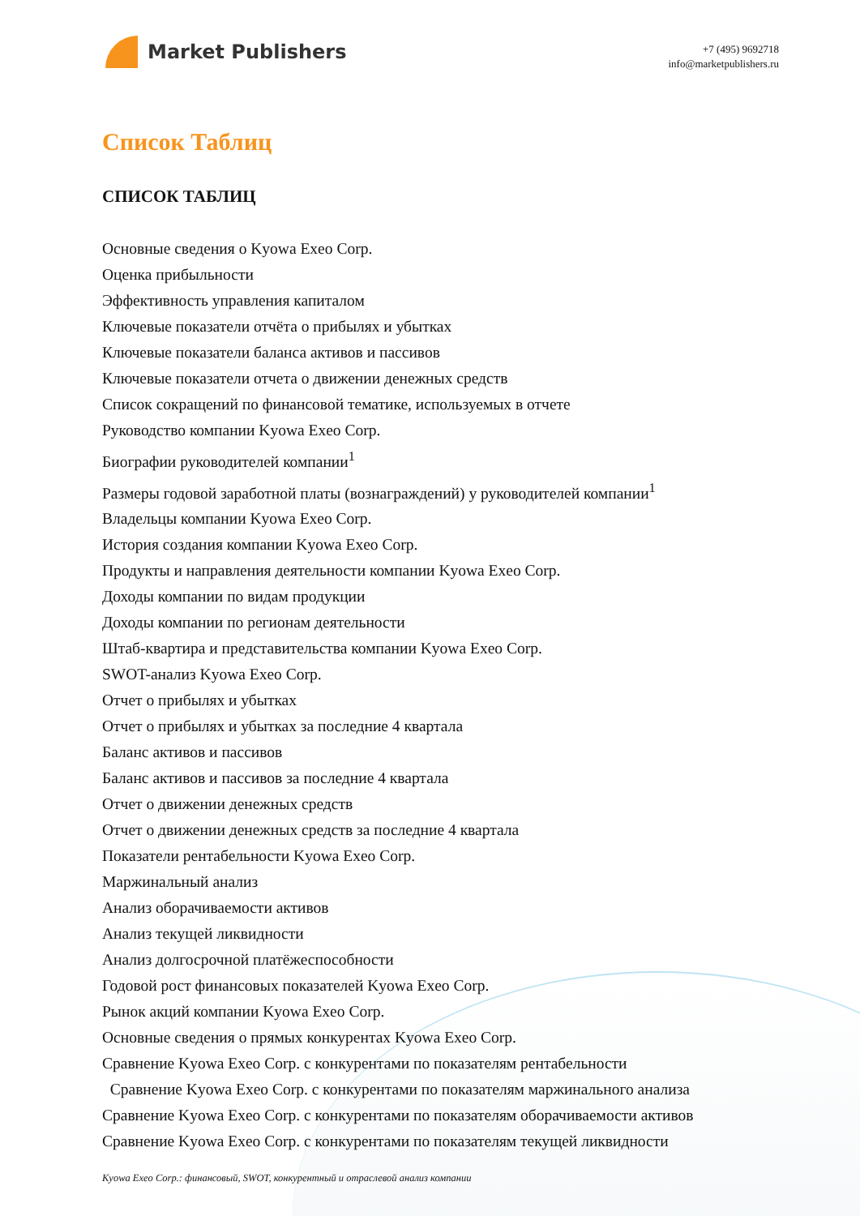Market Publishers
+7 (495) 9692718
info@marketpublishers.ru
Список Таблиц
СПИСОК ТАБЛИЦ
Основные сведения о Kyowa Exeo Corp.
Оценка прибыльности
Эффективность управления капиталом
Ключевые показатели отчёта о прибылях и убытках
Ключевые показатели баланса активов и пассивов
Ключевые показатели отчета о движении денежных средств
Список сокращений по финансовой тематике, используемых в отчете
Руководство компании Kyowa Exeo Corp.
Биографии руководителей компании<sup>1</sup>
Размеры годовой заработной платы (вознаграждений) у руководителей компании<sup>1</sup>
Владельцы компании Kyowa Exeo Corp.
История создания компании Kyowa Exeo Corp.
Продукты и направления деятельности компании Kyowa Exeo Corp.
Доходы компании по видам продукции
Доходы компании по регионам деятельности
Штаб-квартира и представительства компании Kyowa Exeo Corp.
SWOT-анализ Kyowa Exeo Corp.
Отчет о прибылях и убытках
Отчет о прибылях и убытках за последние 4 квартала
Баланс активов и пассивов
Баланс активов и пассивов за последние 4 квартала
Отчет о движении денежных средств
Отчет о движении денежных средств за последние 4 квартала
Показатели рентабельности Kyowa Exeo Corp.
Маржинальный анализ
Анализ оборачиваемости активов
Анализ текущей ликвидности
Анализ долгосрочной платёжеспособности
Годовой рост финансовых показателей Kyowa Exeo Corp.
Рынок акций компании Kyowa Exeo Corp.
Основные сведения о прямых конкурентах Kyowa Exeo Corp.
Сравнение Kyowa Exeo Corp. с конкурентами по показателям рентабельности
Сравнение Kyowa Exeo Corp. с конкурентами по показателям маржинального анализа
Сравнение Kyowa Exeo Corp. с конкурентами по показателям оборачиваемости активов
Сравнение Kyowa Exeo Corp. с конкурентами по показателям текущей ликвидности
Kyowa Exeo Corp.: финансовый, SWOT, конкурентный и отраслевой анализ компании